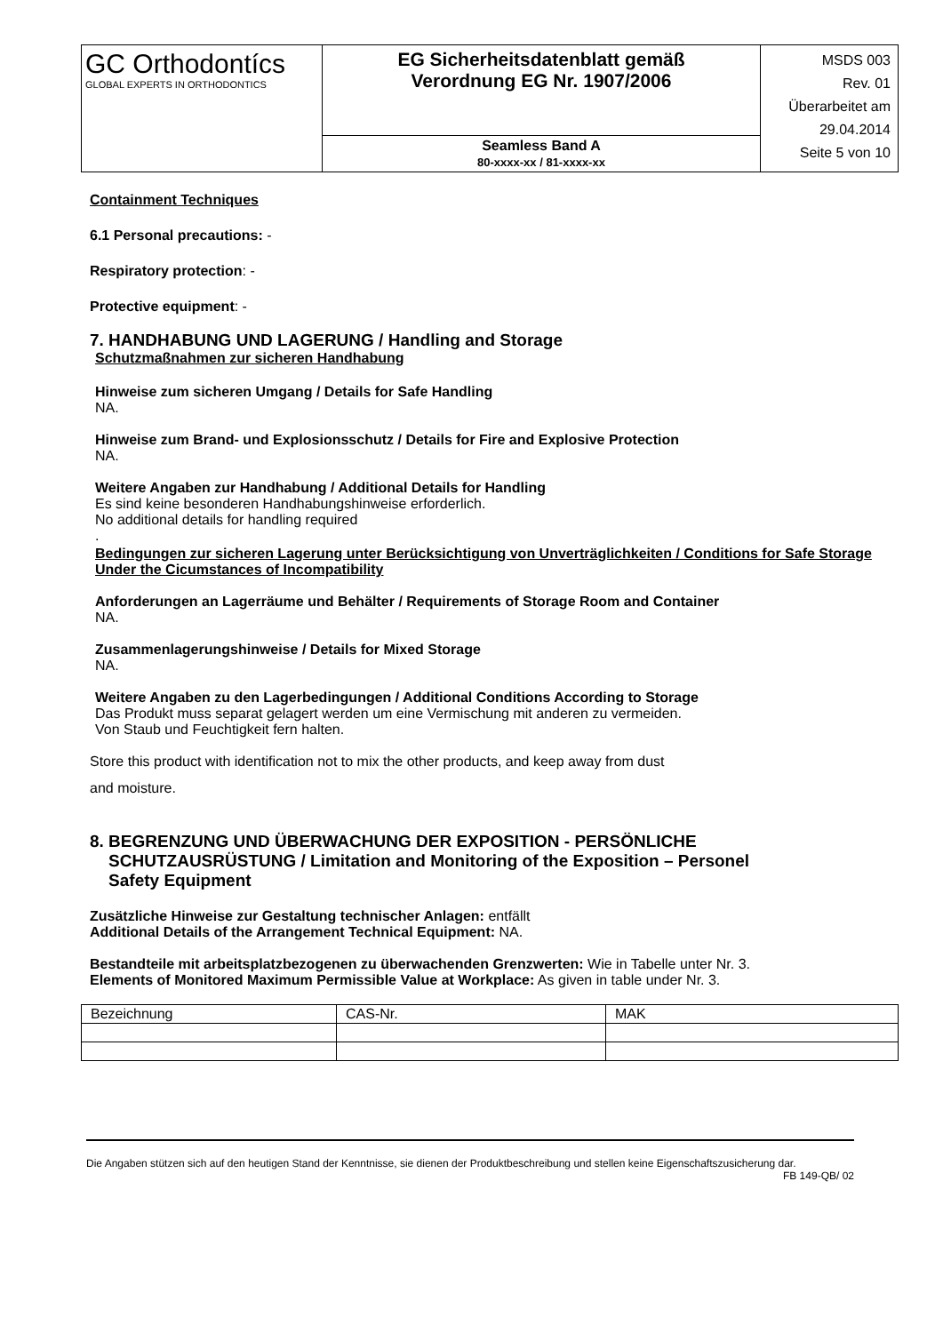| GC Orthodontícs GLOBAL EXPERTS IN ORTHODONTICS | EG Sicherheitsdatenblatt gemäß Verordnung EG Nr. 1907/2006 | MSDS 003 Rev. 01 Überarbeitet am 29.04.2014 Seite 5 von 10 |
| | Seamless Band A 80-xxxx-xx / 81-xxxx-xx | |
Containment Techniques
6.1 Personal precautions: -
Respiratory protection: -
Protective equipment: -
7. HANDHABUNG UND LAGERUNG / Handling and Storage
Schutzmaßnahmen zur sicheren Handhabung
Hinweise zum sicheren Umgang / Details for Safe Handling
NA.
Hinweise zum Brand- und Explosionsschutz / Details for Fire and Explosive Protection
NA.
Weitere Angaben zur Handhabung / Additional Details for Handling
Es sind keine besonderen Handhabungshinweise erforderlich.
No additional details for handling required
.
Bedingungen zur sicheren Lagerung unter Berücksichtigung von Unverträglichkeiten / Conditions for Safe Storage Under the Cicumstances of Incompatibility
Anforderungen an Lagerräume und Behälter / Requirements of Storage Room and Container
NA.
Zusammenlagerungshinweise / Details for Mixed Storage
NA.
Weitere Angaben zu den Lagerbedingungen / Additional Conditions According to Storage
Das Produkt muss separat gelagert werden um eine Vermischung mit anderen zu vermeiden.
Von Staub und Feuchtigkeit fern halten.
Store this product with identification not to mix the other products, and keep away from dust
and moisture.
8. BEGRENZUNG UND ÜBERWACHUNG DER EXPOSITION - PERSÖNLICHE
SCHUTZAUSRÜSTUNG / Limitation and Monitoring of the Exposition – Personel
Safety Equipment
Zusätzliche Hinweise zur Gestaltung technischer Anlagen: entfällt
Additional Details of the Arrangement Technical Equipment: NA.
Bestandteile mit arbeitsplatzbezogenen zu überwachenden Grenzwerten: Wie in Tabelle unter Nr. 3.
Elements of Monitored Maximum Permissible Value at Workplace: As given in table under Nr. 3.
| Bezeichnung | CAS-Nr. | MAK |
Die Angaben stützen sich auf den heutigen Stand der Kenntnisse, sie dienen der Produktbeschreibung und stellen keine Eigenschaftszusicherung dar.
FB 149-QB/ 02